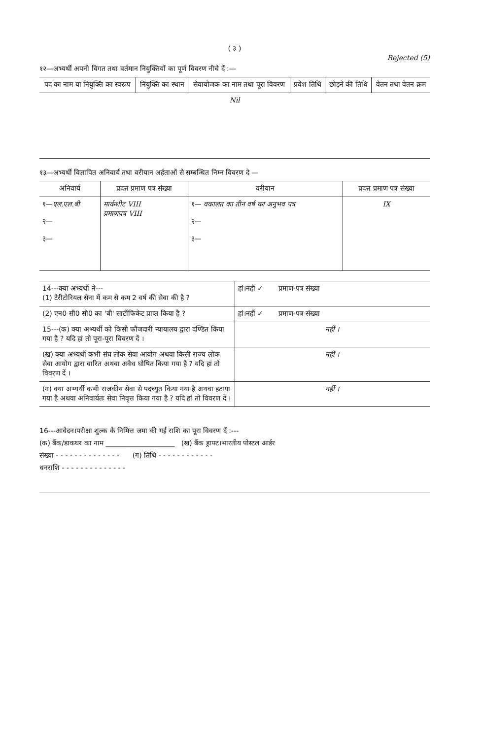( ३ )
Rejected (5)
१२—अभ्यर्थी अपनी विगत तथा वर्तमान नियुक्तियों का पूर्ण विवरण नीचे दें :—
| पद का नाम या नियुक्ति का स्वरूप | नियुक्ति का स्थान | सेवायोजक का नाम तथा पूरा विवरण | प्रवेश तिथि | छोड़ने की तिथि | वेतन तथा वेतन क्रम |
| --- | --- | --- | --- | --- | --- |
| Nil | | | | | |
१३—अभ्यर्थी विज्ञापित अनिवार्य तथा वरीयान अर्हताओं से सम्बन्धित निम्न विवरण दे —
| अनिवार्य | प्रदत्त प्रमाण पत्र संख्या | वरीयान | प्रदत्त प्रमाण पत्र संख्या |
| --- | --- | --- | --- |
| १— एल.एल.बी २— ३— | मार्कशीट VIII प्रमाणपत्र VIII | १— वकालत का तीन वर्ष का अनुभव पत्र २— ३— | IX |
| 14---क्या अभ्यर्थी ने--- (1) टेरीटोरियल सेना में कम से कम 2 वर्ष की सेवा की है ? | हां।नहीं ✓ प्रमाण-पत्र संख्या |
| (2) एन0 सी0 सी0 का 'बी' सार्टीफिकेट प्राप्त किया है ? | हां।नहीं ✓ प्रमाण-पत्र संख्या |
| 15---(क) क्या अभ्यर्थी को किसी फौजदारी न्यायालय द्वारा दण्डित किया गया है ? यदि हां तो पूरा-पूरा विवरण दें । | नहीं । |
| (ख) क्या अभ्यर्थी कभी संघ लोक सेवा आयोग अथवा किसी राज्य लोक सेवा आयोग द्वारा वारित अथवा अवैध घोषित किया गया है ? यदि हां तो विवरण दें । | नहीं । |
| (ग) क्या अभ्यर्थी कभी राजकीय सेवा से पदच्युत किया गया है अथवा हटाया गया है अथवा अनिवार्यतः सेवा निवृत्त किया गया है ? यदि हां तो विवरण दें । | नहीं । |
16---आवेदन।परीक्षा शुल्क के निमित्त जमा की गई राशि का पूरा विवरण दें :---
(क) बैंक/डाकघर का नाम ____________________ (ख) बैंक ड्राफ्ट।भारतीय पोस्टल आर्डर
संख्या - - - - - - - - - - - - - - (ग) तिथि - - - - - - - - - - - -
धनराशि - - - - - - - - - - - - - -